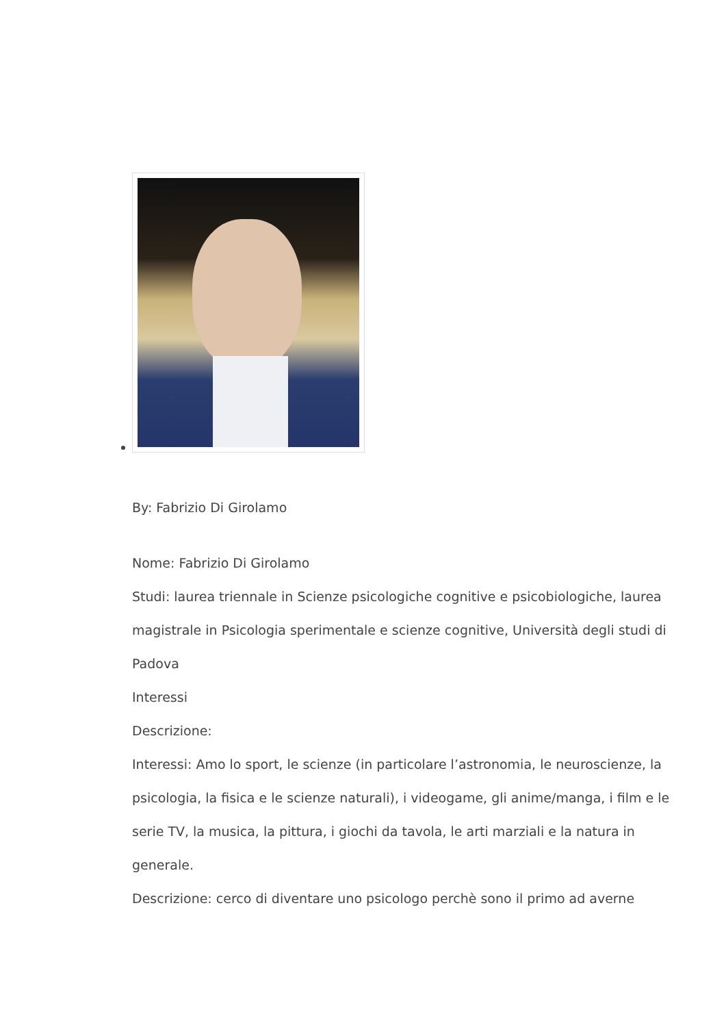By: Fabrizio Di Girolamo
Nome: Fabrizio Di Girolamo
Studi: laurea triennale in Scienze psicologiche cognitive e psicobiologiche, laurea magistrale in Psicologia sperimentale e scienze cognitive, Università degli studi di Padova
Interessi
Descrizione:
Interessi: Amo lo sport, le scienze (in particolare l’astronomia, le neuroscienze, la psicologia, la fisica e le scienze naturali), i videogame, gli anime/manga, i film e le serie TV, la musica, la pittura, i giochi da tavola, le arti marziali e la natura in generale.
Descrizione: cerco di diventare uno psicologo perchè sono il primo ad averne